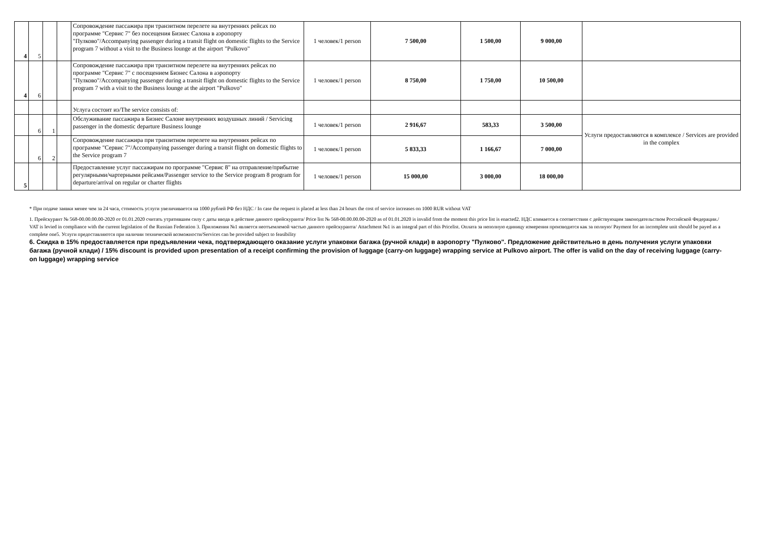| 4 | 5 | | | Сопровождение пассажира при транзитном перелете на внутренних рейсах по программе "Сервис 7" без посещения Бизнес Салона в аэропорту "Пулково"/Accompanying passenger during a transit flight on domestic flights to the Service program 7 without a visit to the Business lounge at the airport "Pulkovo" | 1 человек/1 person | 7 500,00 | 1 500,00 | 9 000,00 | |
| 4 | 6 | | | Сопровождение пассажира при транзитном перелете на внутренних рейсах по программе "Сервис 7" с посещением Бизнес Салона в аэропорту "Пулково"/Accompanying passenger during a transit flight on domestic flights to the Service program 7 with a visit to the Business lounge at the airport "Pulkovo" | 1 человек/1 person | 8 750,00 | 1 750,00 | 10 500,00 | |
| | | | | Услуга состоит из/The service consists of: | | | | | |
| | 6 | 1 | | Обслуживание пассажира в Бизнес Салоне внутренних воздушных линий / Servicing passenger in the domestic departure Business lounge | 1 человек/1 person | 2 916,67 | 583,33 | 3 500,00 | Услуги предоставляются в комплексе / Services are provided in the complex |
| | 6 | 2 | | Сопровождение пассажира при транзитном перелете на внутренних рейсах по программе "Сервис 7"/Accompanying passenger during a transit flight on domestic flights to the Service program 7 | 1 человек/1 person | 5 833,33 | 1 166,67 | 7 000,00 | |
| 5 | | | | Предоставление услуг пассажирам по программе "Сервис 8" на отправление/прибытие регулярными/чартерными рейсами/Passenger service to the Service program 8 program for departure/arrival on regular or charter flights | 1 человек/1 person | 15 000,00 | 3 000,00 | 18 000,00 | |
* При подаче заявки менее чем за 24 часа, стоимость услуги увеличивается на 1000 рублей РФ без НДС / In case the request is placed at less than 24 hours the cost of service increases on 1000 RUR without VAT
1. Прейскурант № 568-00.00.00.00-2020 от 01.01.2020 считать утратившим силу с даты ввода в действие данного прейскуранта/ Price list № 568-00.00.00.00-2020 as of 01.01.2020 is invalid from the moment this price list is enacted2. НДС взимается в соответствии с действующим законодательством Российской Федерации./ VAT is levied in compliance with the current legislation of the Russian Federation 3. Приложения №1 является неотъемлемой частью данного прейскуранта/ Attachment №1 is an integral part of this Pricelist. Оплата за неполную единицу измерения производится как за полную/ Payment for an incomplete unit should be payed as a complete one5. Услуги предоставляются при наличии технической возможности/Services can be provided subject to feasibility
6. Скидка в 15% предоставляется при предъявлении чека, подтверждающего оказание услуги упаковки багажа (ручной клади) в аэропорту "Пулково". Предложение действительно в день получения услуги упаковки багажа (ручной клади) / 15% discount is provided upon presentation of a receipt confirming the provision of luggage (carry-on luggage) wrapping service at Pulkovo airport. The offer is valid on the day of receiving luggage (carry-on luggage) wrapping service